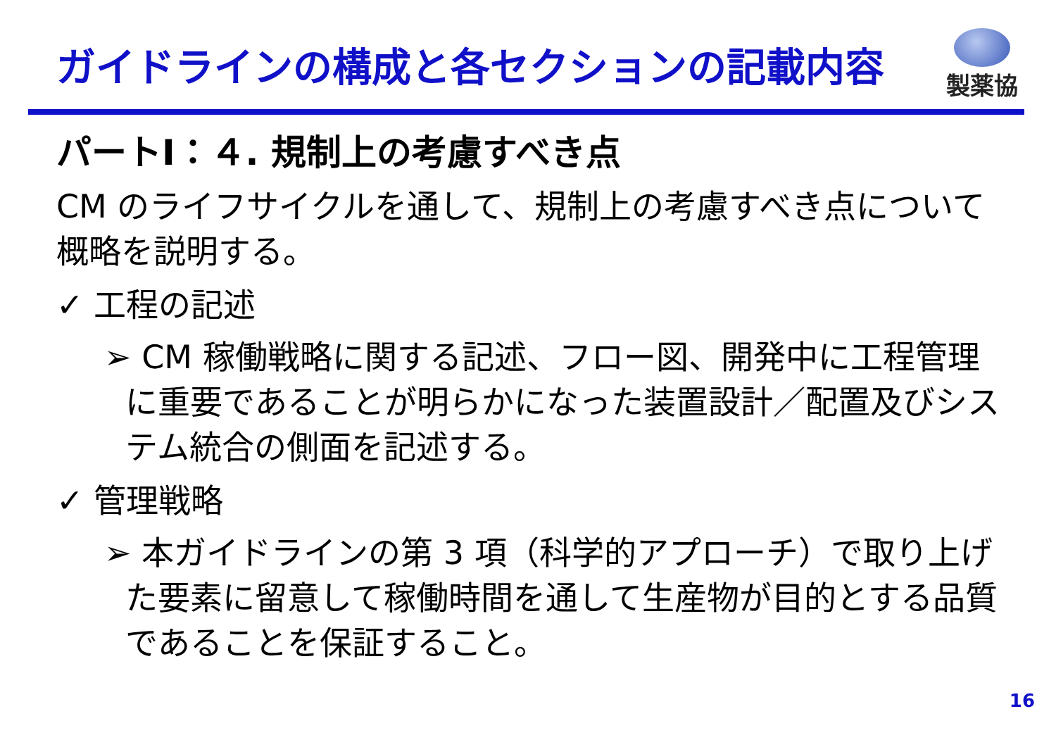ガイドラインの構成と各セクションの記載内容
製薬協
パートⅠ：４. 規制上の考慮すべき点
CM のライフサイクルを通して、規制上の考慮すべき点について概略を説明する。
✓ 工程の記述
➢ CM 稼働戦略に関する記述、フロー図、開発中に工程管理に重要であることが明らかになった装置設計／配置及びシステム統合の側面を記述する。
✓ 管理戦略
➢ 本ガイドラインの第 3 項（科学的アプローチ）で取り上げた要素に留意して稼働時間を通して生産物が目的とする品質であることを保証すること。
16